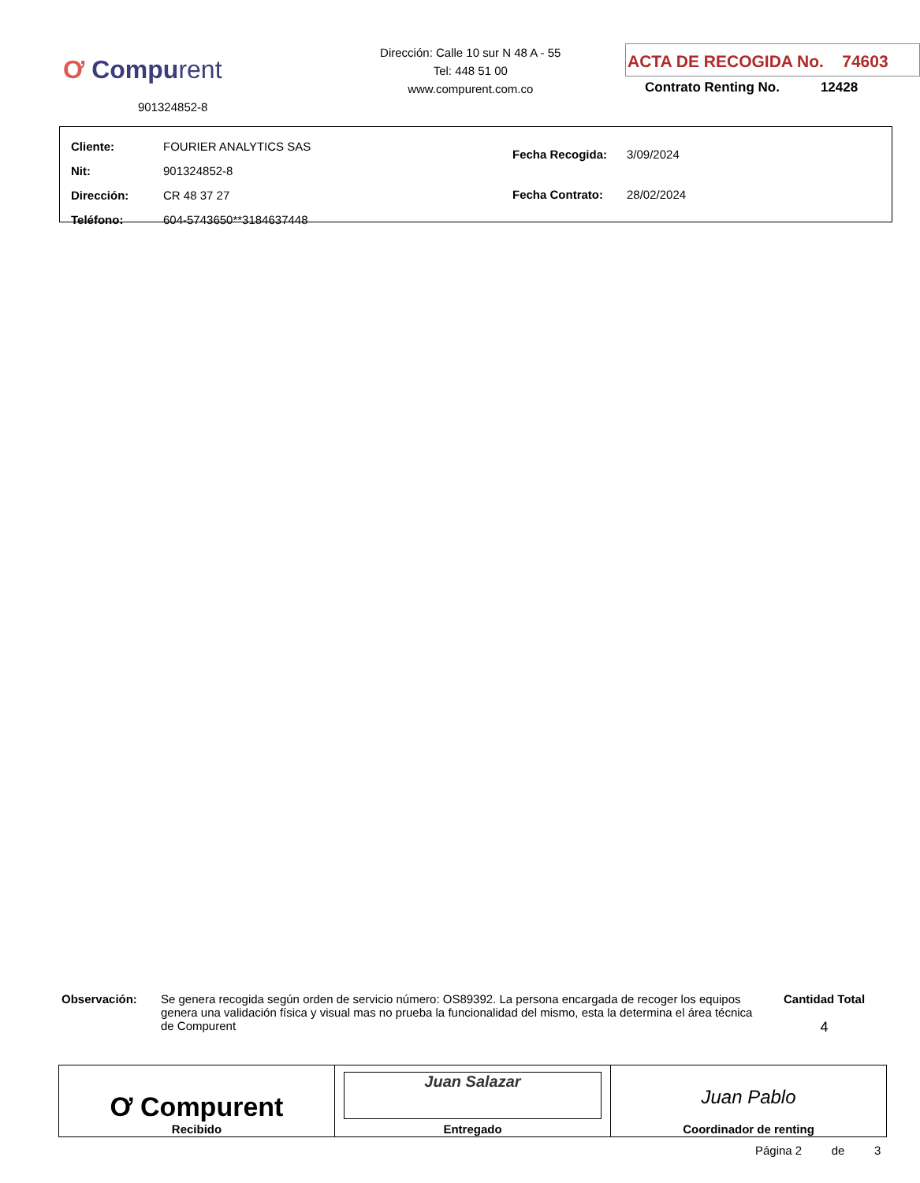Ơ Compurent
901324852-8
Dirección: Calle 10 sur N 48 A - 55
Tel: 448 51 00
www.compurent.com.co
ACTA DE RECOGIDA No. 74603
Contrato Renting No. 12428
| Cliente: | FOURIER ANALYTICS SAS |
| Nit: | 901324852-8 |
| Dirección: | CR 48 37 27 |
| Teléfono: | 604-5743650**3184637448 |
| Fecha Recogida: | 3/09/2024 |
| Fecha Contrato: | 28/02/2024 |
Observación:
Se genera recogida según orden de servicio número: OS89392. La persona encargada de recoger los equipos genera una validación física y visual mas no prueba la funcionalidad del mismo, esta la determina el área técnica de Compurent
Cantidad Total
4
| Ơ Compurent Recibido | Juan Salazar Entregado | Juan Pablo Coordinador de renting |
Página 2 de 3